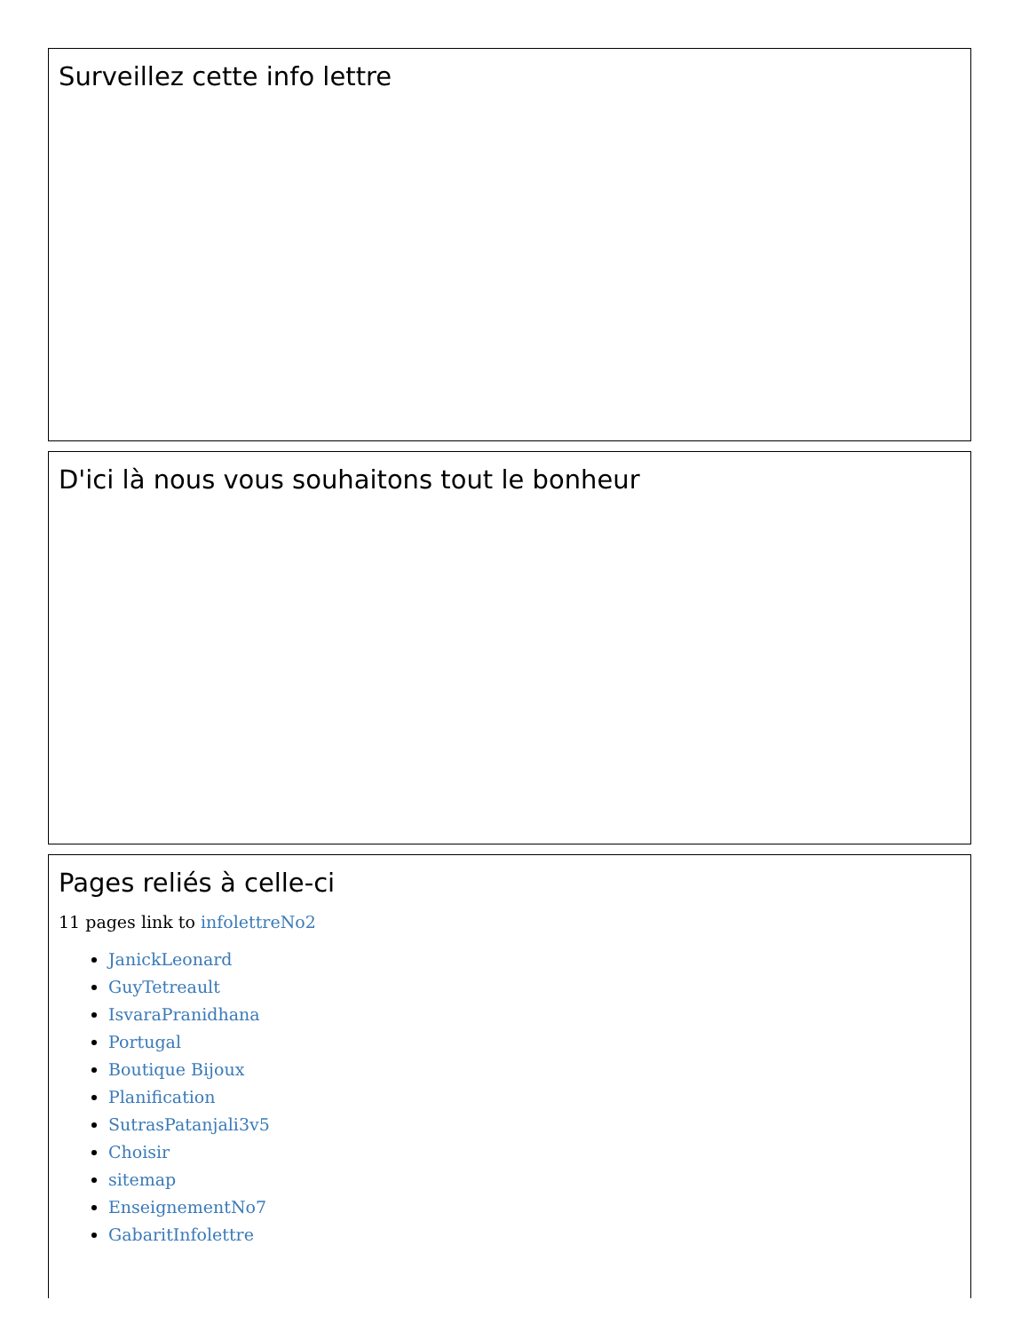Surveillez cette info lettre
D'ici là nous vous souhaitons tout le bonheur
Pages reliés à celle-ci
11 pages link to infolettreNo2
JanickLeonard
GuyTetreault
IsvaraPranidhana
Portugal
Boutique Bijoux
Planification
SutrasPatanjali3v5
Choisir
sitemap
EnseignementNo7
GabaritInfolettre